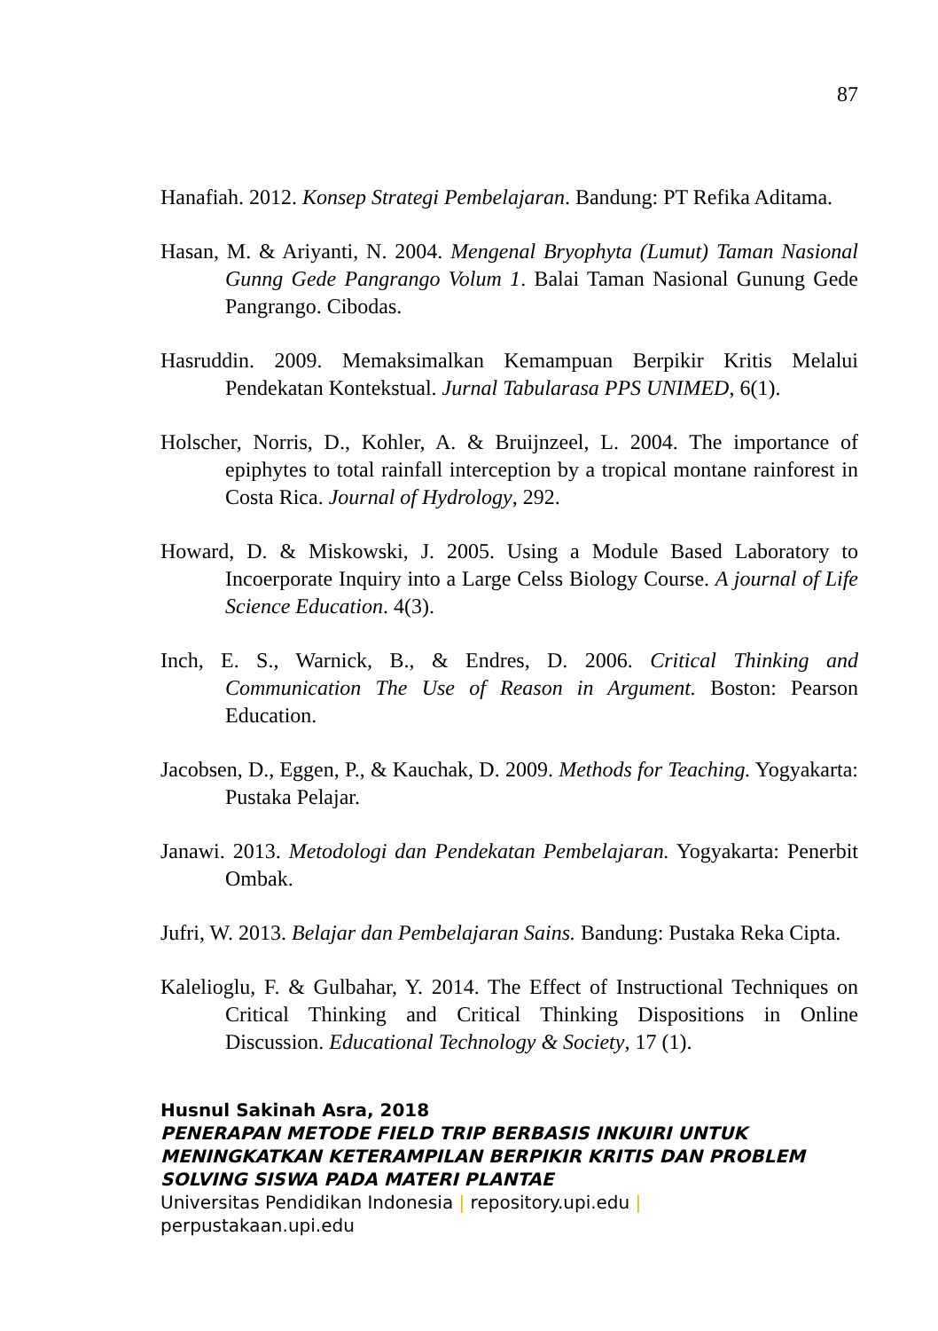87
Hanafiah. 2012. Konsep Strategi Pembelajaran. Bandung: PT Refika Aditama.
Hasan, M. & Ariyanti, N. 2004. Mengenal Bryophyta (Lumut) Taman Nasional Gunng Gede Pangrango Volum 1. Balai Taman Nasional Gunung Gede Pangrango. Cibodas.
Hasruddin. 2009. Memaksimalkan Kemampuan Berpikir Kritis Melalui Pendekatan Kontekstual. Jurnal Tabularasa PPS UNIMED, 6(1).
Holscher, Norris, D., Kohler, A. & Bruijnzeel, L. 2004. The importance of epiphytes to total rainfall interception by a tropical montane rainforest in Costa Rica. Journal of Hydrology, 292.
Howard, D. & Miskowski, J. 2005. Using a Module Based Laboratory to Incoerporate Inquiry into a Large Celss Biology Course. A journal of Life Science Education. 4(3).
Inch, E. S., Warnick, B., & Endres, D. 2006. Critical Thinking and Communication The Use of Reason in Argument. Boston: Pearson Education.
Jacobsen, D., Eggen, P., & Kauchak, D. 2009. Methods for Teaching. Yogyakarta: Pustaka Pelajar.
Janawi. 2013. Metodologi dan Pendekatan Pembelajaran. Yogyakarta: Penerbit Ombak.
Jufri, W. 2013. Belajar dan Pembelajaran Sains. Bandung: Pustaka Reka Cipta.
Kalelioglu, F. & Gulbahar, Y. 2014. The Effect of Instructional Techniques on Critical Thinking and Critical Thinking Dispositions in Online Discussion. Educational Technology & Society, 17 (1).
Husnul Sakinah Asra, 2018
PENERAPAN METODE FIELD TRIP BERBASIS INKUIRI UNTUK
MENINGKATKAN KETERAMPILAN BERPIKIR KRITIS DAN PROBLEM
SOLVING SISWA PADA MATERI PLANTAE
Universitas Pendidikan Indonesia | repository.upi.edu |
perpustakaan.upi.edu